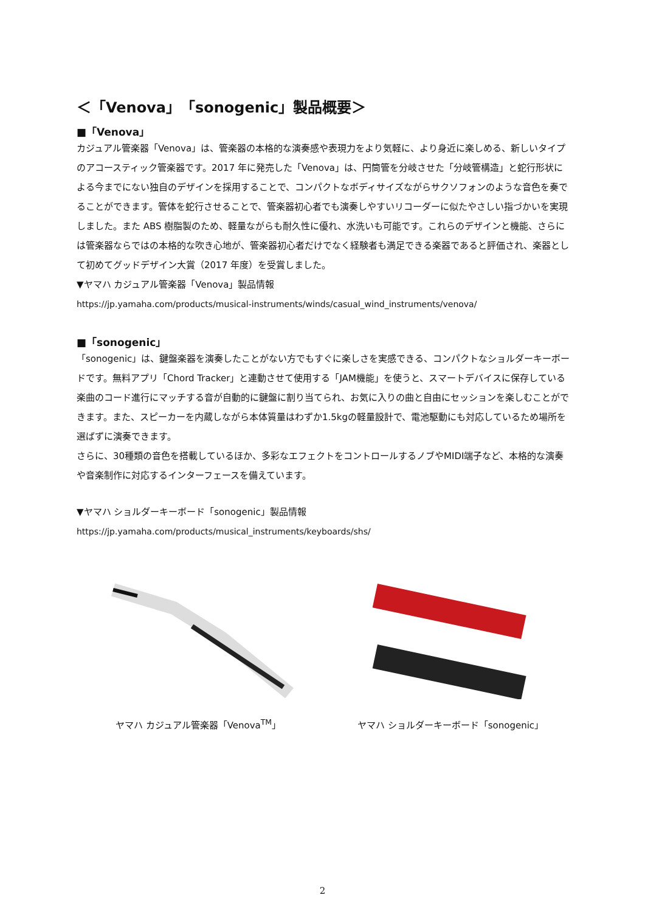＜「Venova」「sonogenic」製品概要＞
■「Venova」
カジュアル管楽器「Venova」は、管楽器の本格的な演奏感や表現力をより気軽に、より身近に楽しめる、新しいタイプのアコースティック管楽器です。2017 年に発売した「Venova」は、円筒管を分岐させた「分岐管構造」と蛇行形状による今までにない独自のデザインを採用することで、コンパクトなボディサイズながらサクソフォンのような音色を奏でることができます。管体を蛇行させることで、管楽器初心者でも演奏しやすいリコーダーに似たやさしい指づかいを実現しました。また ABS 樹脂製のため、軽量ながらも耐久性に優れ、水洗いも可能です。これらのデザインと機能、さらには管楽器ならではの本格的な吹き心地が、管楽器初心者だけでなく経験者も満足できる楽器であると評価され、楽器として初めてグッドデザイン大賞（2017 年度）を受賞しました。
▼ヤマハ カジュアル管楽器「Venova」製品情報
https://jp.yamaha.com/products/musical-instruments/winds/casual_wind_instruments/venova/
■「sonogenic」
「sonogenic」は、鍵盤楽器を演奏したことがない方でもすぐに楽しさを実感できる、コンパクトなショルダーキーボードです。無料アプリ「Chord Tracker」と連動させて使用する「JAM機能」を使うと、スマートデバイスに保存している楽曲のコード進行にマッチする音が自動的に鍵盤に割り当てられ、お気に入りの曲と自由にセッションを楽しむことができます。また、スピーカーを内蔵しながら本体質量はわずか1.5kgの軽量設計で、電池駆動にも対応しているため場所を選ばずに演奏できます。
さらに、30種類の音色を搭載しているほか、多彩なエフェクトをコントロールするノブやMIDI端子など、本格的な演奏や音楽制作に対応するインターフェースを備えています。
▼ヤマハ ショルダーキーボード「sonogenic」製品情報
https://jp.yamaha.com/products/musical_instruments/keyboards/shs/
ヤマハ カジュアル管楽器「Venova<sup>TM</sup>」 ヤマハ ショルダーキーボード「sonogenic」
2